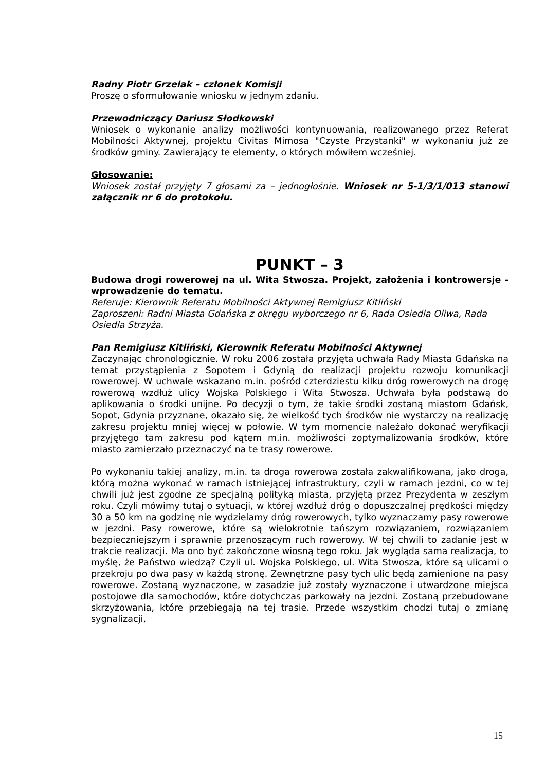Radny Piotr Grzelak – członek Komisji
Proszę o sformułowanie wniosku w jednym zdaniu.
Przewodniczący Dariusz Słodkowski
Wniosek o wykonanie analizy możliwości kontynuowania, realizowanego przez Referat Mobilności Aktywnej, projektu Civitas Mimosa "Czyste Przystanki" w wykonaniu już ze środków gminy. Zawierający te elementy, o których mówiłem wcześniej.
Głosowanie:
Wniosek został przyjęty 7 głosami za – jednogłośnie. Wniosek nr 5-1/3/1/013 stanowi załącznik nr 6 do protokołu.
PUNKT – 3
Budowa drogi rowerowej na ul. Wita Stwosza. Projekt, założenia i kontrowersje - wprowadzenie do tematu.
Referuje: Kierownik Referatu Mobilności Aktywnej Remigiusz Kitliński
Zaproszeni: Radni Miasta Gdańska z okręgu wyborczego nr 6, Rada Osiedla Oliwa, Rada Osiedla Strzyża.
Pan Remigiusz Kitliński, Kierownik Referatu Mobilności Aktywnej
Zaczynając chronologicznie. W roku 2006 została przyjęta uchwała Rady Miasta Gdańska na temat przystąpienia z Sopotem i Gdynią do realizacji projektu rozwoju komunikacji rowerowej. W uchwale wskazano m.in. pośród czterdziestu kilku dróg rowerowych na drogę rowerową wzdłuż ulicy Wojska Polskiego i Wita Stwosza. Uchwała była podstawą do aplikowania o środki unijne. Po decyzji o tym, że takie środki zostaną miastom Gdańsk, Sopot, Gdynia przyznane, okazało się, że wielkość tych środków nie wystarczy na realizację zakresu projektu mniej więcej w połowie. W tym momencie należało dokonać weryfikacji przyjętego tam zakresu pod kątem m.in. możliwości zoptymalizowania środków, które miasto zamierzało przeznaczyć na te trasy rowerowe.
Po wykonaniu takiej analizy, m.in. ta droga rowerowa została zakwalifikowana, jako droga, którą można wykonać w ramach istniejącej infrastruktury, czyli w ramach jezdni, co w tej chwili już jest zgodne ze specjalną polityką miasta, przyjętą przez Prezydenta w zeszłym roku. Czyli mówimy tutaj o sytuacji, w której wzdłuż dróg o dopuszczalnej prędkości między 30 a 50 km na godzinę nie wydzielamy dróg rowerowych, tylko wyznaczamy pasy rowerowe w jezdni. Pasy rowerowe, które są wielokrotnie tańszym rozwiązaniem, rozwiązaniem bezpieczniejszym i sprawnie przenoszącym ruch rowerowy. W tej chwili to zadanie jest w trakcie realizacji. Ma ono być zakończone wiosną tego roku. Jak wygląda sama realizacja, to myślę, że Państwo wiedzą? Czyli ul. Wojska Polskiego, ul. Wita Stwosza, które są ulicami o przekroju po dwa pasy w każdą stronę. Zewnętrzne pasy tych ulic będą zamienione na pasy rowerowe. Zostaną wyznaczone, w zasadzie już zostały wyznaczone i utwardzone miejsca postojowe dla samochodów, które dotychczas parkowały na jezdni. Zostaną przebudowane skrzyżowania, które przebiegają na tej trasie. Przede wszystkim chodzi tutaj o zmianę sygnalizacji,
15